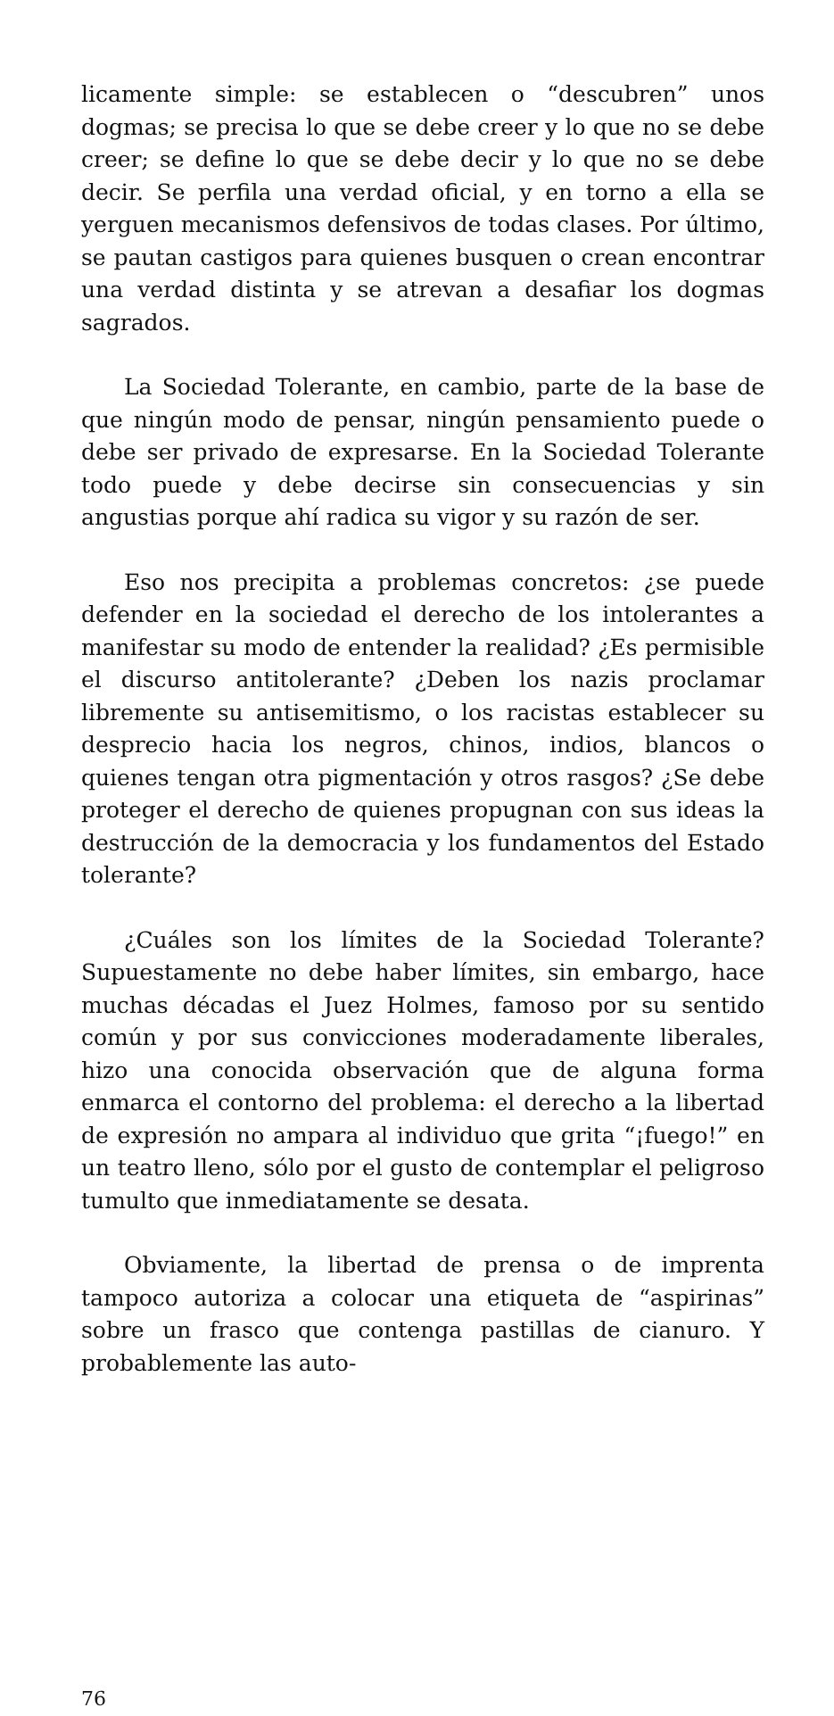licamente simple: se establecen o “descubren” unos dogmas; se precisa lo que se debe creer y lo que no se debe creer; se define lo que se debe decir y lo que no se debe decir. Se perfila una verdad oficial, y en torno a ella se yerguen mecanismos defensivos de todas clases. Por último, se pautan castigos para quienes busquen o crean encontrar una verdad distinta y se atrevan a desafiar los dogmas sagrados.
La Sociedad Tolerante, en cambio, parte de la base de que ningún modo de pensar, ningún pensamiento puede o debe ser privado de expresarse. En la Sociedad Tolerante todo puede y debe decirse sin consecuencias y sin angustias porque ahí radica su vigor y su razón de ser.
Eso nos precipita a problemas concretos: ¿se puede defender en la sociedad el derecho de los intolerantes a manifestar su modo de entender la realidad? ¿Es permisible el discurso antitolerante? ¿Deben los nazis proclamar libremente su antisemitismo, o los racistas establecer su desprecio hacia los negros, chinos, indios, blancos o quienes tengan otra pigmentación y otros rasgos? ¿Se debe proteger el derecho de quienes propugnan con sus ideas la destrucción de la democracia y los fundamentos del Estado tolerante?
¿Cuáles son los límites de la Sociedad Tolerante? Supuestamente no debe haber límites, sin embargo, hace muchas décadas el Juez Holmes, famoso por su sentido común y por sus convicciones moderadamente liberales, hizo una conocida observación que de alguna forma enmarca el contorno del problema: el derecho a la libertad de expresión no ampara al individuo que grita “¡fuego!” en un teatro lleno, sólo por el gusto de contemplar el peligroso tumulto que inmediatamente se desata.
Obviamente, la libertad de prensa o de imprenta tampoco autoriza a colocar una etiqueta de “aspirinas” sobre un frasco que contenga pastillas de cianuro. Y probablemente las auto-
76